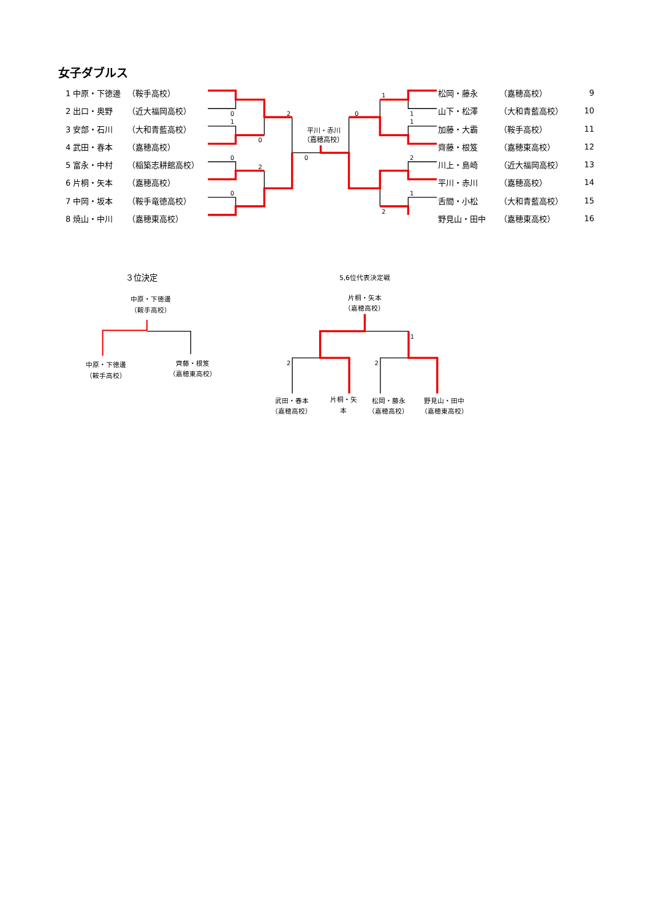女子ダブルス
| 1 中原・下徳邊 | （鞍手高校） |
| 2 出口・奥野 | （近大福岡高校） |
| 3 安部・石川 | （大和青藍高校） |
| 4 武田・春本 | （嘉穂高校） |
| 5 富永・中村 | （稲築志耕館高校） |
| 6 片桐・矢本 | （嘉穂高校） |
| 7 中岡・坂本 | （鞍手竜徳高校） |
| 8 焼山・中川 | （嘉穂東高校） |
0
1
0
2
0
2
0
0
1
1
1
0
2
1
2
平川・赤川
（嘉穂高校）
| 松岡・藤永 | （嘉穂高校） | 9 |
| 山下・松澤 | （大和青藍高校） | 10 |
| 加藤・大霸 | （鞍手高校） | 11 |
| 齊藤・根笈 | （嘉穂東高校） | 12 |
| 川上・島崎 | （近大福岡高校） | 13 |
| 平川・赤川 | （嘉穂高校） | 14 |
| 舌間・小松 | （大和青藍高校） | 15 |
| 野見山・田中 | （嘉穂東高校） | 16 |
３位決定
中原・下徳邊
（鞍手高校）
中原・下徳邊
（鞍手高校）
齊藤・根笈
（嘉穂東高校）
5,6位代表決定戦
片桐・矢本
（嘉穂高校）
武田・春本
（嘉穂高校）
片桐・矢
本
松岡・藤永
（嘉穂高校）
野見山・田中
（嘉穂東高校）
2
2
1